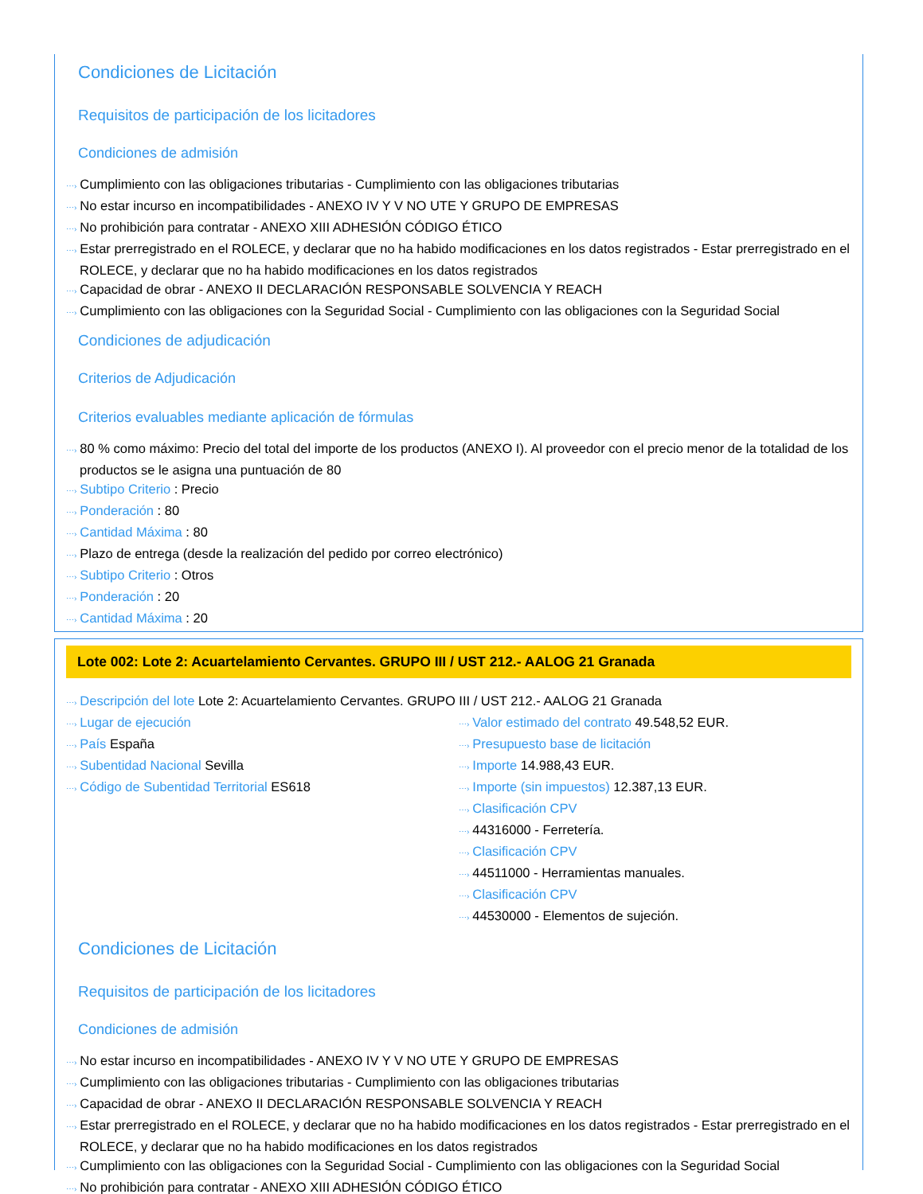Condiciones de Licitación
Requisitos de participación de los licitadores
Condiciones de admisión
⋯› Cumplimiento con las obligaciones tributarias - Cumplimiento con las obligaciones tributarias
⋯› No estar incurso en incompatibilidades - ANEXO IV Y V NO UTE Y GRUPO DE EMPRESAS
⋯› No prohibición para contratar - ANEXO XIII ADHESIÓN CÓDIGO ÉTICO
⋯› Estar prerregistrado en el ROLECE, y declarar que no ha habido modificaciones en los datos registrados - Estar prerregistrado en el ROLECE, y declarar que no ha habido modificaciones en los datos registrados
⋯› Capacidad de obrar - ANEXO II DECLARACIÓN RESPONSABLE SOLVENCIA Y REACH
⋯› Cumplimiento con las obligaciones con la Seguridad Social - Cumplimiento con las obligaciones con la Seguridad Social
Condiciones de adjudicación
Criterios de Adjudicación
Criterios evaluables mediante aplicación de fórmulas
⋯› 80 % como máximo: Precio del total del importe de los productos (ANEXO I). Al proveedor con el precio menor de la totalidad de los productos se le asigna una puntuación de 80
⋯› Subtipo Criterio : Precio
⋯› Ponderación : 80
⋯› Cantidad Máxima : 80
⋯› Plazo de entrega (desde la realización del pedido por correo electrónico)
⋯› Subtipo Criterio : Otros
⋯› Ponderación : 20
⋯› Cantidad Máxima : 20
Lote 002: Lote 2: Acuartelamiento Cervantes. GRUPO III / UST 212.- AALOG 21 Granada
⋯› Descripción del lote Lote 2: Acuartelamiento Cervantes. GRUPO III / UST 212.- AALOG 21 Granada
⋯› Lugar de ejecución
⋯› País España
⋯› Subentidad Nacional Sevilla
⋯› Código de Subentidad Territorial ES618
⋯› Valor estimado del contrato 49.548,52 EUR.
⋯› Presupuesto base de licitación
⋯› Importe 14.988,43 EUR.
⋯› Importe (sin impuestos) 12.387,13 EUR.
⋯› Clasificación CPV
⋯› 44316000 - Ferretería.
⋯› Clasificación CPV
⋯› 44511000 - Herramientas manuales.
⋯› Clasificación CPV
⋯› 44530000 - Elementos de sujeción.
Condiciones de Licitación
Requisitos de participación de los licitadores
Condiciones de admisión
⋯› No estar incurso en incompatibilidades - ANEXO IV Y V NO UTE Y GRUPO DE EMPRESAS
⋯› Cumplimiento con las obligaciones tributarias - Cumplimiento con las obligaciones tributarias
⋯› Capacidad de obrar - ANEXO II DECLARACIÓN RESPONSABLE SOLVENCIA Y REACH
⋯› Estar prerregistrado en el ROLECE, y declarar que no ha habido modificaciones en los datos registrados - Estar prerregistrado en el ROLECE, y declarar que no ha habido modificaciones en los datos registrados
⋯› Cumplimiento con las obligaciones con la Seguridad Social - Cumplimiento con las obligaciones con la Seguridad Social
⋯› No prohibición para contratar - ANEXO XIII ADHESIÓN CÓDIGO ÉTICO